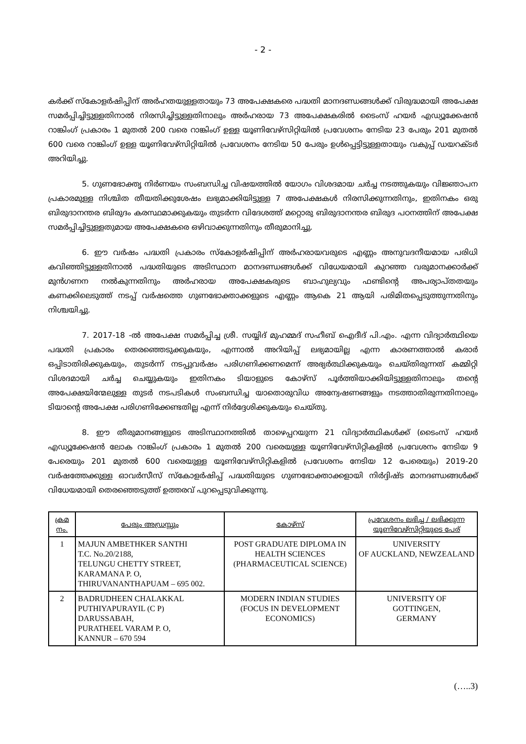- 2 -
കർക്ക് സ്കോളർഷിപ്പിന് അർഹതയുള്ളതായും 73 അപേക്ഷകരെ പദ്ധതി മാനദണ്ഡങ്ങൾക്ക് വിരുദ്ധമായി അപേക്ഷ സമർപ്പിച്ചിട്ടുള്ളതിനാൽ നിരസിച്ചിട്ടുള്ളതിനാലും അർഹരായ 73 അപേക്ഷകരിൽ ടൈംസ് ഹയർ എഡ്യൂക്കേഷൻ റാങ്കിംഗ് പ്രകാരം 1 മുതൽ 200 വരെ റാങ്കിംഗ് ഉള്ള യൂണിവേഴ്സിറ്റിയിൽ പ്രവേശനം നേടിയ 23 പേരും 201 മുതൽ 600 വരെ റാങ്കിംഗ് ഉള്ള യൂണിവേഴ്സിറ്റിയിൽ പ്രവേശനം നേടിയ 50 പേരും ഉൾപ്പെട്ടിട്ടുള്ളതായും വകുപ്പ് ഡയറക്ടർ അറിയിച്ചു.
5. ഗുണഭോക്തൃ നിർണയം സംബന്ധിച്ച വിഷയത്തിൽ യോഗം വിശദമായ ചർച്ച നടത്തുകയും വിജ്ഞാപന പ്രകാരമുള്ള നിശ്ചിത തീയതിക്കുശേഷം ലഭ്യമാക്കിയിട്ടുള്ള 7 അപേക്ഷകൾ നിരസിക്കുന്നതിനും, ഇതിനകം ഒരു ബിരുദാനന്തര ബിരുദം കരസ്ഥമാക്കുകയും തുടർന്ന വിദേശത്ത് മറ്റൊരു ബിരുദാനന്തര ബിരുദ പഠനത്തിന് അപേക്ഷ സമർപ്പിച്ചിട്ടുള്ളതുമായ അപേക്ഷകരെ ഒഴിവാക്കുന്നതിനും തീരുമാനിച്ചു.
6. ഈ വർഷം പദ്ധതി പ്രകാരം സ്കോളർഷിപ്പിന് അർഹരായവരുടെ എണ്ണം അനുവദനീയമായ പരിധി കവിഞ്ഞിട്ടുള്ളതിനാൽ പദ്ധതിയുടെ അടിസ്ഥാന മാനദണ്ഡങ്ങൾക്ക് വിധേയമായി കുറഞ്ഞ വരുമാനക്കാർക്ക് മുൻഗണന നൽകുന്നതിനും അർഹരായ അപേക്ഷകരുടെ ബാഹുല്യവും ഫണ്ടിന്റെ അപര്യാപ്തതയും കണക്കിലെടുത്ത് നടപ്പ് വർഷത്തെ ഗുണഭോക്താക്കളുടെ എണ്ണം ആകെ 21 ആയി പരിമിതപ്പെടുത്തുന്നതിനും നിശ്ചയിച്ചു.
7. 2017-18 -ൽ അപേക്ഷ സമർപ്പിച്ച ശ്രീ. സയ്യിദ് മുഹമ്മദ് സഹീബ് ഐദീദ് പി.എം. എന്ന വിദ്യാർത്ഥിയെ പദ്ധതി പ്രകാരം തെരഞ്ഞെടുക്കുകയും, എന്നാൽ അറിയിപ്പ് ലഭ്യമായില്ല എന്ന കാരണത്താൽ കരാർ ഒപ്പിടാതിരിക്കുകയും, തുടർന്ന് നടപ്പുവർഷം പരിഗണിക്കണമെന്ന് അഭ്യർത്ഥിക്കുകയും ചെയ്തിരുന്നത് കമ്മിറ്റി വിശദമായി ചർച്ച ചെയ്യുകയും ഇതിനകം ടിയാളുടെ കോഴ്സ് പൂർത്തിയാക്കിയിട്ടുള്ളതിനാലും തന്റെ അപേക്ഷയിന്മേലുള്ള തുടർ നടപടികൾ സംബന്ധിച്ച യാതൊരുവിധ അന്വേഷണങ്ങളും നടത്താതിരുന്നതിനാലും ടിയാന്റെ അപേക്ഷ പരിഗണിക്കേണ്ടതില്ല എന്ന് നിർദ്ദേശിക്കുകയും ചെയ്തു.
8. ഈ തീരുമാനങ്ങളുടെ അടിസ്ഥാനത്തിൽ താഴെപ്പറയുന്ന 21 വിദ്യാർത്ഥികൾക്ക് (ടൈംസ് ഹയർ എഡ്യൂക്കേഷൻ ലോക റാങ്കിംഗ് പ്രകാരം 1 മുതൽ 200 വരെയുള്ള യൂണിവേഴ്സിറ്റികളിൽ പ്രവേശനം നേടിയ 9 പേരെയും 201 മുതൽ 600 വരെയുള്ള യൂണിവേഴ്സിറ്റികളിൽ പ്രവേശനം നേടിയ 12 പേരെയും) 2019-20 വർഷത്തേക്കുള്ള ഓവർസീസ് സ്കോളർഷിപ്പ് പദ്ധതിയുടെ ഗുണഭോക്താക്കളായി നിർദ്ദിഷ്ട മാനദണ്ഡങ്ങൾക്ക് വിധേയമായി തെരഞ്ഞെടുത്ത് ഉത്തരവ് പുറപ്പെടുവിക്കുന്നു.
| ക്രമ നം. | പേരും അഡ്രസ്സും | കോഴ്സ് | പ്രവേശനം ലഭിച്ച / ലഭിക്കുന്ന യൂണിവേഴ്സിറ്റിയുടെ പേര് |
| --- | --- | --- | --- |
| 1 | MAJUN AMBETHKER SANTHI T.C. No.20/2188, TELUNGU CHETTY STREET, KARAMANA P. O, THIRUVANANTHAPUAM – 695 002. | POST GRADUATE DIPLOMA IN HEALTH SCIENCES (PHARMACEUTICAL SCIENCE) | UNIVERSITY OF AUCKLAND, NEWZEALAND |
| 2 | BADRUDHEEN CHALAKKAL PUTHIYAPURAYIL (C P) DARUSSABAH, PURATHEEL VARAM P. O, KANNUR – 670 594 | MODERN INDIAN STUDIES (FOCUS IN DEVELOPMENT ECONOMICS) | UNIVERSITY OF GOTTINGEN, GERMANY |
(…..3)